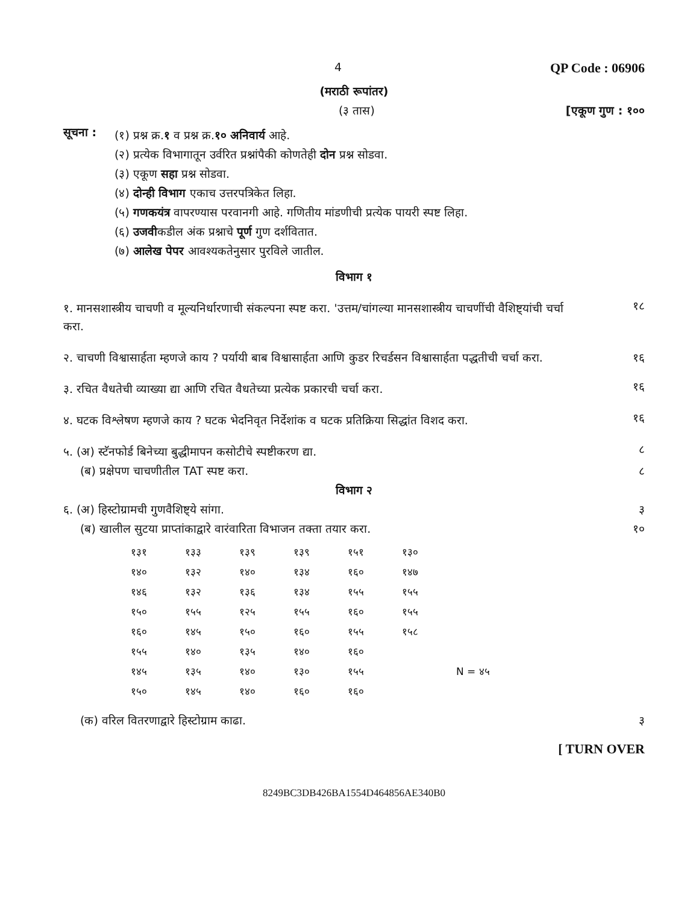4 QP Code : 06906
(मराठी रूपांतर)
(३ तास) [एकूण गुण : १००
सूचना :
(१) प्रश्न क्र.१ व प्रश्न क्र.१० अनिवार्य आहे.
(२) प्रत्येक विभागातून उर्वरित प्रश्नांपैकी कोणतेही दोन प्रश्न सोडवा.
(३) एकूण सहा प्रश्न सोडवा.
(४) दोन्ही विभाग एकाच उत्तरपत्रिकेत लिहा.
(५) गणकयंत्र वापरण्यास परवानगी आहे. गणितीय मांडणीची प्रत्येक पायरी स्पष्ट लिहा.
(६) उजवीकडील अंक प्रश्नाचे पूर्ण गुण दर्शवितात.
(७) आलेख पेपर आवश्यकतेनुसार पुरविले जातील.
विभाग १
१. मानसशास्त्रीय चाचणी व मूल्यनिर्धारणाची संकल्पना स्पष्ट करा. 'उत्तम/चांगल्या मानसशास्त्रीय चाचणींची वैशिष्ट्यांची चर्चा करा.
१८
२. चाचणी विश्वासार्हता म्हणजे काय ? पर्यायी बाब विश्वासार्हता आणि कुडर रिचर्डसन विश्वासार्हता पद्धतीची चर्चा करा.
१६
३. रचित वैधतेची व्याख्या द्या आणि रचित वैधतेच्या प्रत्येक प्रकारची चर्चा करा.
१६
४. घटक विश्लेषण म्हणजे काय ? घटक भेदनिवृत निर्देशांक व घटक प्रतिक्रिया सिद्धांत विशद करा.
१६
५. (अ) स्टॅनफोर्ड बिनेच्या बुद्धीमापन कसोटीचे स्पष्टीकरण द्या.
८
(ब) प्रक्षेपण चाचणीतील TAT स्पष्ट करा. ८
विभाग २
६. (अ) हिस्टोग्रामची गुणवैशिष्ट्ये सांगा. ३
(ब) खालील सुटया प्राप्तांकाद्वारे वारंवारिता विभाजन तक्ता तयार करा. १०
| १३१ | १३३ | १३९ | १३९ | १५१ | १३० | |
| १४० | १३२ | १४० | १३४ | १६० | १४७ | |
| १४६ | १३२ | १३६ | १३४ | १५५ | १५५ | |
| १५० | १५५ | १२५ | १५५ | १६० | १५५ | |
| १६० | १४५ | १५० | १६० | १५५ | १५८ | |
| १५५ | १४० | १३५ | १४० | १६० | | |
| १४५ | १३५ | १४० | १३० | १५५ | | N = ४५ |
| १५० | १४५ | १४० | १६० | १६० | | |
(क) वरिल वितरणाद्वारे हिस्टोग्राम काढा. ३
[ TURN OVER
8249BC3DB426BA1554D464856AE340B0